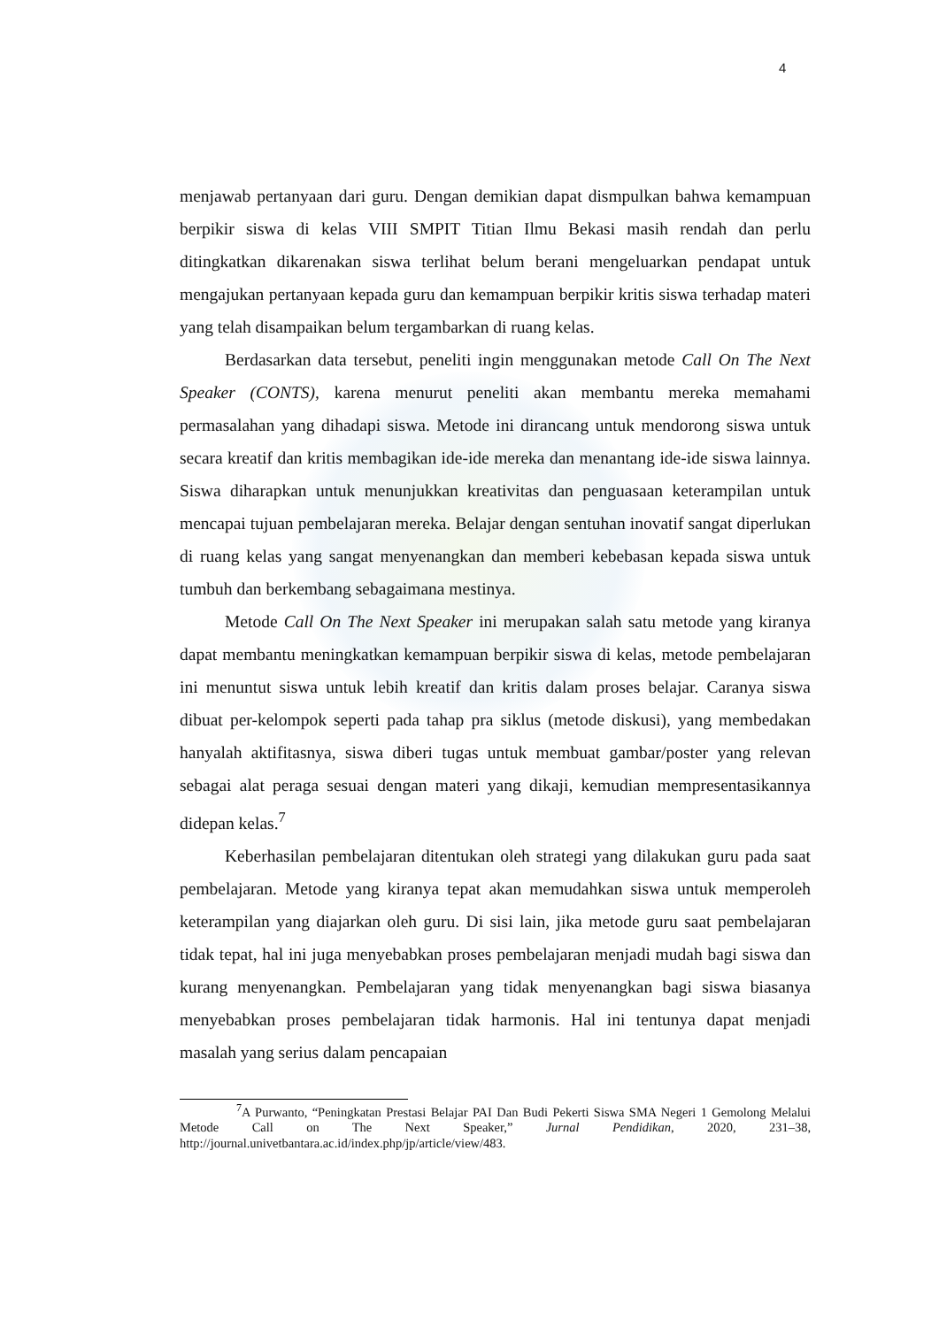4
menjawab pertanyaan dari guru. Dengan demikian dapat dismpulkan bahwa kemampuan berpikir siswa di kelas VIII SMPIT Titian Ilmu Bekasi masih rendah dan perlu ditingkatkan dikarenakan siswa terlihat belum berani mengeluarkan pendapat untuk mengajukan pertanyaan kepada guru dan kemampuan berpikir kritis siswa terhadap materi yang telah disampaikan belum tergambarkan di ruang kelas.
Berdasarkan data tersebut, peneliti ingin menggunakan metode Call On The Next Speaker (CONTS), karena menurut peneliti akan membantu mereka memahami permasalahan yang dihadapi siswa. Metode ini dirancang untuk mendorong siswa untuk secara kreatif dan kritis membagikan ide-ide mereka dan menantang ide-ide siswa lainnya. Siswa diharapkan untuk menunjukkan kreativitas dan penguasaan keterampilan untuk mencapai tujuan pembelajaran mereka. Belajar dengan sentuhan inovatif sangat diperlukan di ruang kelas yang sangat menyenangkan dan memberi kebebasan kepada siswa untuk tumbuh dan berkembang sebagaimana mestinya.
Metode Call On The Next Speaker ini merupakan salah satu metode yang kiranya dapat membantu meningkatkan kemampuan berpikir siswa di kelas, metode pembelajaran ini menuntut siswa untuk lebih kreatif dan kritis dalam proses belajar. Caranya siswa dibuat per-kelompok seperti pada tahap pra siklus (metode diskusi), yang membedakan hanyalah aktifitasnya, siswa diberi tugas untuk membuat gambar/poster yang relevan sebagai alat peraga sesuai dengan materi yang dikaji, kemudian mempresentasikannya didepan kelas.<sup>7</sup>
Keberhasilan pembelajaran ditentukan oleh strategi yang dilakukan guru pada saat pembelajaran. Metode yang kiranya tepat akan memudahkan siswa untuk memperoleh keterampilan yang diajarkan oleh guru. Di sisi lain, jika metode guru saat pembelajaran tidak tepat, hal ini juga menyebabkan proses pembelajaran menjadi mudah bagi siswa dan kurang menyenangkan. Pembelajaran yang tidak menyenangkan bagi siswa biasanya menyebabkan proses pembelajaran tidak harmonis. Hal ini tentunya dapat menjadi masalah yang serius dalam pencapaian
<sup>7</sup> A Purwanto, “Peningkatan Prestasi Belajar PAI Dan Budi Pekerti Siswa SMA Negeri 1 Gemolong Melalui Metode Call on The Next Speaker,” Jurnal Pendidikan, 2020, 231–38, http://journal.univetbantara.ac.id/index.php/jp/article/view/483.